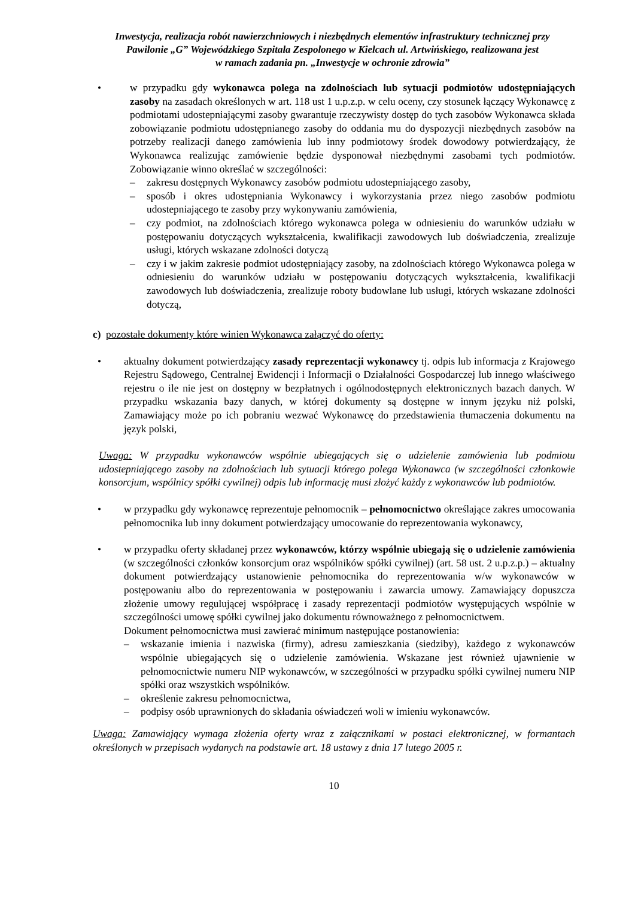Inwestycja, realizacja robót nawierzchniowych i niezbędnych elementów infrastruktury technicznej przy
Pawilonie „G” Wojewódzkiego Szpitala Zespolonego w Kielcach ul. Artwińskiego, realizowana jest
w ramach zadania pn. „Inwestycje w ochronie zdrowia”
• w przypadku gdy wykonawca polega na zdolnościach lub sytuacji podmiotów udostępniających zasoby na zasadach określonych w art. 118 ust 1 u.p.z.p. w celu oceny, czy stosunek łączący Wykonawcę z podmiotami udostepniającymi zasoby gwarantuje rzeczywisty dostęp do tych zasobów Wykonawca składa zobowiązanie podmiotu udostępnianego zasoby do oddania mu do dyspozycji niezbędnych zasobów na potrzeby realizacji danego zamówienia lub inny podmiotowy środek dowodowy potwierdzający, że Wykonawca realizując zamówienie będzie dysponował niezbędnymi zasobami tych podmiotów. Zobowiązanie winno określać w szczególności:
– zakresu dostępnych Wykonawcy zasobów podmiotu udostepniającego zasoby,
– sposób i okres udostępniania Wykonawcy i wykorzystania przez niego zasobów podmiotu udostepniającego te zasoby przy wykonywaniu zamówienia,
– czy podmiot, na zdolnościach którego wykonawca polega w odniesieniu do warunków udziału w postępowaniu dotyczących wykształcenia, kwalifikacji zawodowych lub doświadczenia, zrealizuje usługi, których wskazane zdolności dotyczą
– czy i w jakim zakresie podmiot udostępniający zasoby, na zdolnościach którego Wykonawca polega w odniesieniu do warunków udziału w postępowaniu dotyczących wykształcenia, kwalifikacji zawodowych lub doświadczenia, zrealizuje roboty budowlane lub usługi, których wskazane zdolności dotyczą,
c) pozostałe dokumenty które winien Wykonawca załączyć do oferty:
• aktualny dokument potwierdzający zasady reprezentacji wykonawcy tj. odpis lub informacja z Krajowego Rejestru Sądowego, Centralnej Ewidencji i Informacji o Działalności Gospodarczej lub innego właściwego rejestru o ile nie jest on dostępny w bezpłatnych i ogólnodostępnych elektronicznych bazach danych. W przypadku wskazania bazy danych, w której dokumenty są dostępne w innym języku niż polski, Zamawiający może po ich pobraniu wezwać Wykonawcę do przedstawienia tłumaczenia dokumentu na język polski,
Uwaga: W przypadku wykonawców wspólnie ubiegających się o udzielenie zamówienia lub podmiotu udostepniającego zasoby na zdolnościach lub sytuacji którego polega Wykonawca (w szczególności członkowie konsorcjum, wspólnicy spółki cywilnej) odpis lub informację musi złożyć każdy z wykonawców lub podmiotów.
• w przypadku gdy wykonawcę reprezentuje pełnomocnik – pełnomocnictwo określające zakres umocowania pełnomocnika lub inny dokument potwierdzający umocowanie do reprezentowania wykonawcy,
• w przypadku oferty składanej przez wykonawców, którzy wspólnie ubiegają się o udzielenie zamówienia (w szczególności członków konsorcjum oraz wspólników spółki cywilnej) (art. 58 ust. 2 u.p.z.p.) – aktualny dokument potwierdzający ustanowienie pełnomocnika do reprezentowania w/w wykonawców w postępowaniu albo do reprezentowania w postępowaniu i zawarcia umowy. Zamawiający dopuszcza złożenie umowy regulującej współpracę i zasady reprezentacji podmiotów występujących wspólnie w szczególności umowę spółki cywilnej jako dokumentu równoważnego z pełnomocnictwem.
Dokument pełnomocnictwa musi zawierać minimum następujące postanowienia:
– wskazanie imienia i nazwiska (firmy), adresu zamieszkania (siedziby), każdego z wykonawców wspólnie ubiegających się o udzielenie zamówienia. Wskazane jest również ujawnienie w pełnomocnictwie numeru NIP wykonawców, w szczególności w przypadku spółki cywilnej numeru NIP spółki oraz wszystkich wspólników.
– określenie zakresu pełnomocnictwa,
– podpisy osób uprawnionych do składania oświadczeń woli w imieniu wykonawców.
Uwaga: Zamawiający wymaga złożenia oferty wraz z załącznikami w postaci elektronicznej, w formantach określonych w przepisach wydanych na podstawie art. 18 ustawy z dnia 17 lutego 2005 r.
10